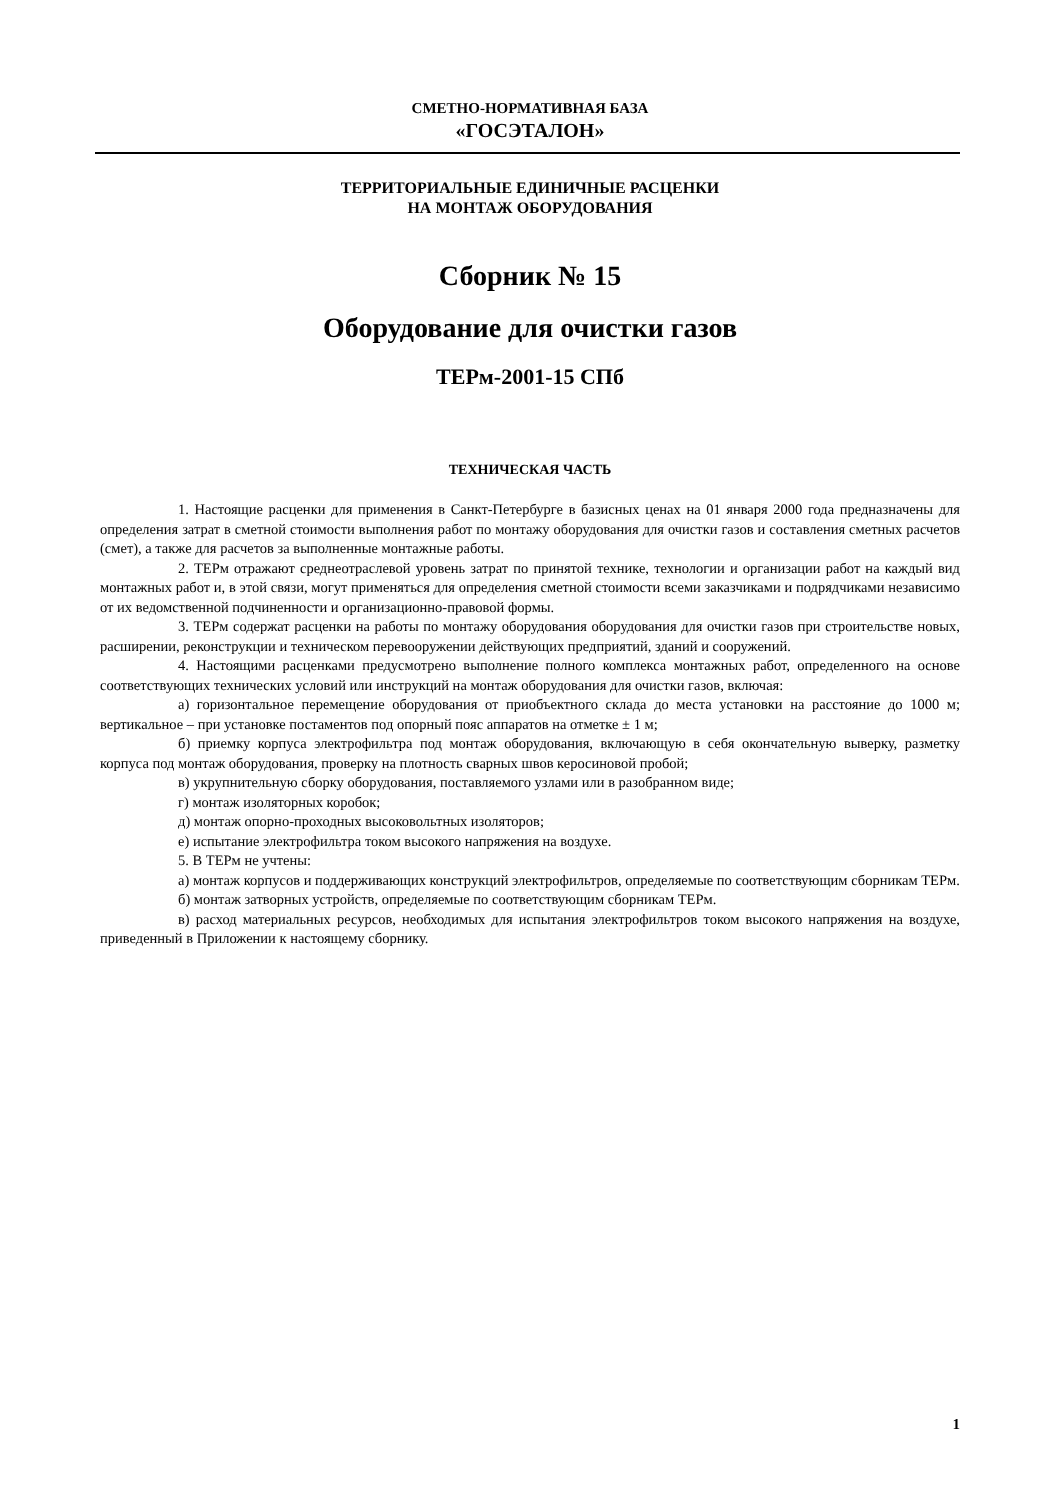СМЕТНО-НОРМАТИВНАЯ БАЗА
«ГОСЭТАЛОН»
ТЕРРИТОРИАЛЬНЫЕ ЕДИНИЧНЫЕ РАСЦЕНКИ
НА МОНТАЖ ОБОРУДОВАНИЯ
Сборник № 15
Оборудование для очистки газов
ТЕРм-2001-15 СПб
ТЕХНИЧЕСКАЯ ЧАСТЬ
1. Настоящие расценки для применения в Санкт-Петербурге в базисных ценах на 01 января 2000 года предназначены для определения затрат в сметной стоимости выполнения работ по монтажу оборудования для очистки газов и составления сметных расчетов (смет), а также для расчетов за выполненные монтажные работы.
2. ТЕРм отражают среднеотраслевой уровень затрат по принятой технике, технологии и организации работ на каждый вид монтажных работ и, в этой связи, могут применяться для определения сметной стоимости всеми заказчиками и подрядчиками независимо от их ведомственной подчиненности и организационно-правовой формы.
3. ТЕРм содержат расценки на работы по монтажу оборудования оборудования для очистки газов при строительстве новых, расширении, реконструкции и техническом перевооружении действующих предприятий, зданий и сооружений.
4. Настоящими расценками предусмотрено выполнение полного комплекса монтажных работ, определенного на основе соответствующих технических условий или инструкций на монтаж оборудования для очистки газов, включая:
а) горизонтальное перемещение оборудования от приобъектного склада до места установки на расстояние до 1000 м; вертикальное – при установке постаментов под опорный пояс аппаратов на отметке ± 1 м;
б) приемку корпуса электрофильтра под монтаж оборудования, включающую в себя окончательную выверку, разметку корпуса под монтаж оборудования, проверку на плотность сварных швов керосиновой пробой;
в) укрупнительную сборку оборудования, поставляемого узлами или в разобранном виде;
г) монтаж изоляторных коробок;
д) монтаж опорно-проходных высоковольтных изоляторов;
е) испытание электрофильтра током высокого напряжения на воздухе.
5. В ТЕРм не учтены:
а) монтаж корпусов и поддерживающих конструкций электрофильтров, определяемые по соответствующим сборникам ТЕРм.
б) монтаж затворных устройств, определяемые по соответствующим сборникам ТЕРм.
в) расход материальных ресурсов, необходимых для испытания электрофильтров током высокого напряжения на воздухе, приведенный в Приложении к настоящему сборнику.
1